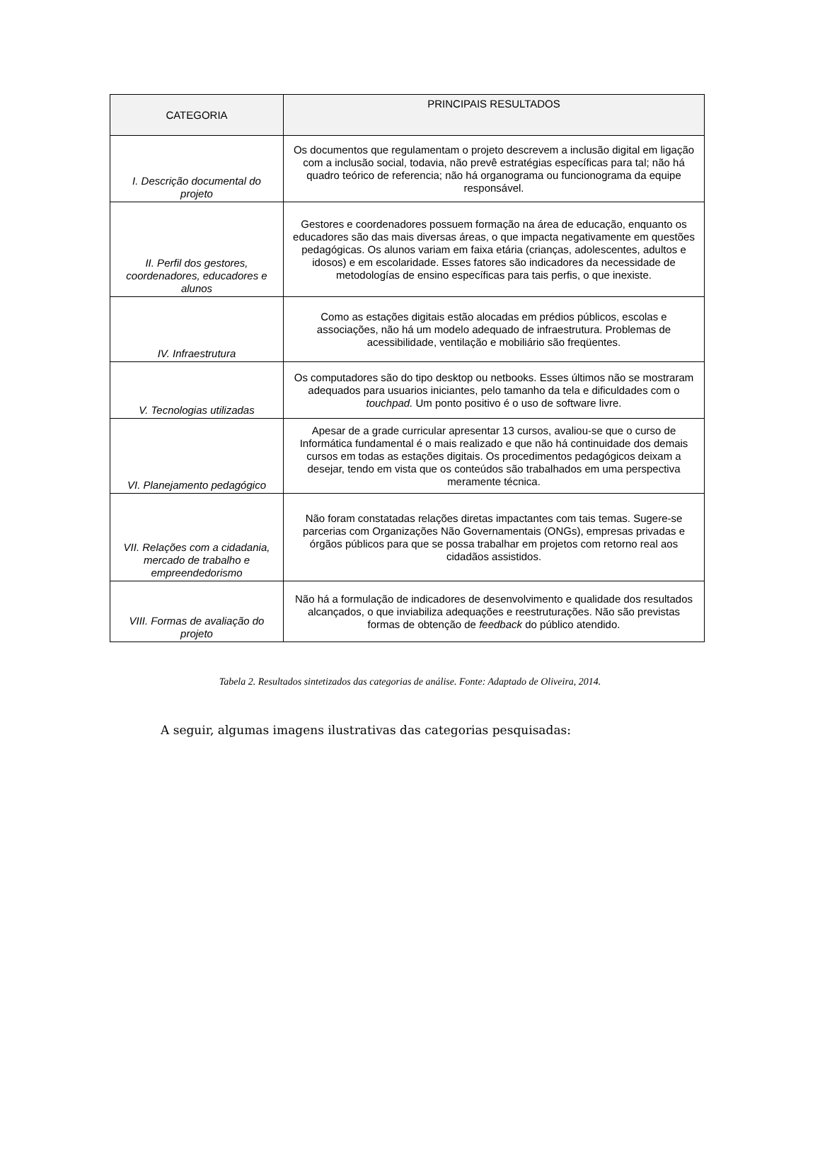| CATEGORIA | PRINCIPAIS RESULTADOS |
| --- | --- |
| I. Descrição documental do projeto | Os documentos que regulamentam o projeto descrevem a inclusão digital em ligação com a inclusão social, todavia, não prevê estratégias específicas para tal; não há quadro teórico de referencia; não há organograma ou funcionograma da equipe responsável. |
| II. Perfil dos gestores, coordenadores, educadores e alunos | Gestores e coordenadores possuem formação na área de educação, enquanto os educadores são das mais diversas áreas, o que impacta negativamente em questões pedagógicas. Os alunos variam em faixa etária (crianças, adolescentes, adultos e idosos) e em escolaridade. Esses fatores são indicadores da necessidade de metodologías de ensino específicas para tais perfis, o que inexiste. |
| IV. Infraestrutura | Como as estações digitais estão alocadas em prédios públicos, escolas e associações, não há um modelo adequado de infraestrutura. Problemas de acessibilidade, ventilação e mobiliário são freqüentes. |
| V. Tecnologias utilizadas | Os computadores são do tipo desktop ou netbooks. Esses últimos não se mostraram adequados para usuarios iniciantes, pelo tamanho da tela e dificuldades com o touchpad. Um ponto positivo é o uso de software livre. |
| VI. Planejamento pedagógico | Apesar de a grade curricular apresentar 13 cursos, avaliou-se que o curso de Informática fundamental é o mais realizado e que não há continuidade dos demais cursos em todas as estações digitais. Os procedimentos pedagógicos deixam a desejar, tendo em vista que os conteúdos são trabalhados em uma perspectiva meramente técnica. |
| VII. Relações com a cidadania, mercado de trabalho e empreendedorismo | Não foram constatadas relações diretas impactantes com tais temas. Sugere-se parcerias com Organizações Não Governamentais (ONGs), empresas privadas e órgãos públicos para que se possa trabalhar em projetos com retorno real aos cidadãos assistidos. |
| VIII. Formas de avaliação do projeto | Não há a formulação de indicadores de desenvolvimento e qualidade dos resultados alcançados, o que inviabiliza adequações e reestruturações. Não são previstas formas de obtenção de feedback do público atendido. |
Tabela 2. Resultados sintetizados das categorias de análise. Fonte: Adaptado de Oliveira, 2014.
A seguir, algumas imagens ilustrativas das categorias pesquisadas: